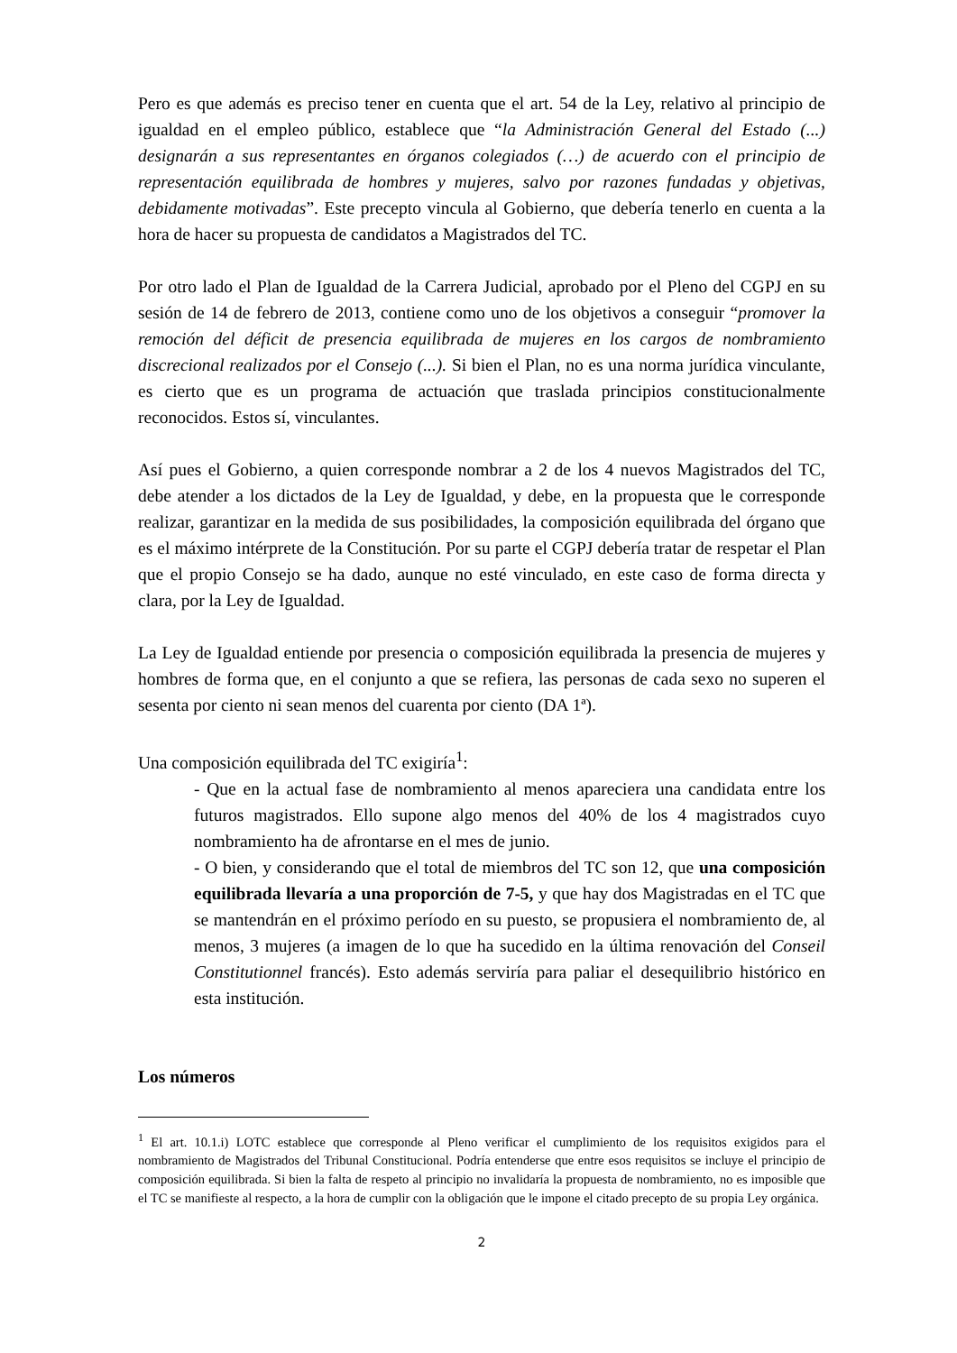Pero es que además es preciso tener en cuenta que el art. 54 de la Ley, relativo al principio de igualdad en el empleo público, establece que “la Administración General del Estado (...) designarán a sus representantes en órganos colegiados (…) de acuerdo con el principio de representación equilibrada de hombres y mujeres, salvo por razones fundadas y objetivas, debidamente motivadas”. Este precepto vincula al Gobierno, que debería tenerlo en cuenta a la hora de hacer su propuesta de candidatos a Magistrados del TC.
Por otro lado el Plan de Igualdad de la Carrera Judicial, aprobado por el Pleno del CGPJ en su sesión de 14 de febrero de 2013, contiene como uno de los objetivos a conseguir “promover la remoción del déficit de presencia equilibrada de mujeres en los cargos de nombramiento discrecional realizados por el Consejo (...). Si bien el Plan, no es una norma jurídica vinculante, es cierto que es un programa de actuación que traslada principios constitucionalmente reconocidos. Estos sí, vinculantes.
Así pues el Gobierno, a quien corresponde nombrar a 2 de los 4 nuevos Magistrados del TC, debe atender a los dictados de la Ley de Igualdad, y debe, en la propuesta que le corresponde realizar, garantizar en la medida de sus posibilidades, la composición equilibrada del órgano que es el máximo intérprete de la Constitución. Por su parte el CGPJ debería tratar de respetar el Plan que el propio Consejo se ha dado, aunque no esté vinculado, en este caso de forma directa y clara, por la Ley de Igualdad.
La Ley de Igualdad entiende por presencia o composición equilibrada la presencia de mujeres y hombres de forma que, en el conjunto a que se refiera, las personas de cada sexo no superen el sesenta por ciento ni sean menos del cuarenta por ciento (DA 1ª).
Una composición equilibrada del TC exigiría<sup>1</sup>:
- Que en la actual fase de nombramiento al menos apareciera una candidata entre los futuros magistrados. Ello supone algo menos del 40% de los 4 magistrados cuyo nombramiento ha de afrontarse en el mes de junio.
- O bien, y considerando que el total de miembros del TC son 12, que una composición equilibrada llevaría a una proporción de 7-5, y que hay dos Magistradas en el TC que se mantendrán en el próximo período en su puesto, se propusiera el nombramiento de, al menos, 3 mujeres (a imagen de lo que ha sucedido en la última renovación del Conseil Constitutionnel francés). Esto además serviría para paliar el desequilibrio histórico en esta institución.
Los números
<sup>1</sup> El art. 10.1.i) LOTC establece que corresponde al Pleno verificar el cumplimiento de los requisitos exigidos para el nombramiento de Magistrados del Tribunal Constitucional. Podría entenderse que entre esos requisitos se incluye el principio de composición equilibrada. Si bien la falta de respeto al principio no invalidaría la propuesta de nombramiento, no es imposible que el TC se manifieste al respecto, a la hora de cumplir con la obligación que le impone el citado precepto de su propia Ley orgánica.
2